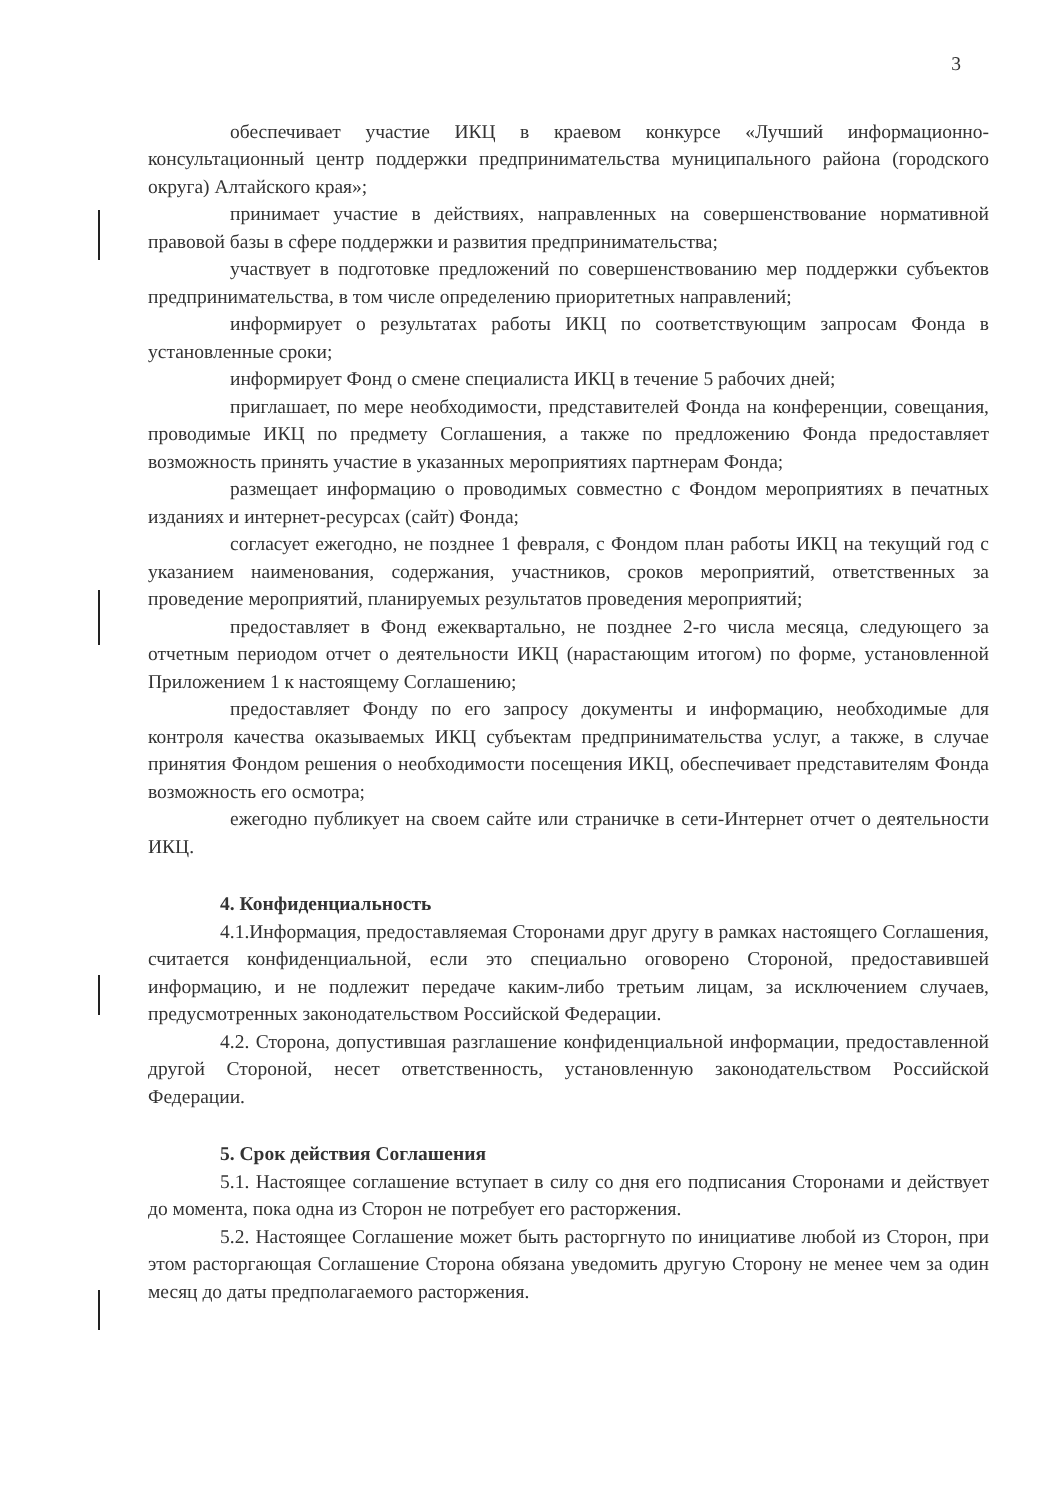3
обеспечивает участие ИКЦ в краевом конкурсе «Лучший информационно-консультационный центр поддержки предпринимательства муниципального района (городского округа) Алтайского края»;
принимает участие в действиях, направленных на совершенствование нормативной правовой базы в сфере поддержки и развития предпринимательства;
участвует в подготовке предложений по совершенствованию мер поддержки субъектов предпринимательства, в том числе определению приоритетных направлений;
информирует о результатах работы ИКЦ по соответствующим запросам Фонда в установленные сроки;
информирует Фонд о смене специалиста ИКЦ в течение 5 рабочих дней;
приглашает, по мере необходимости, представителей Фонда на конференции, совещания, проводимые ИКЦ по предмету Соглашения, а также по предложению Фонда предоставляет возможность принять участие в указанных мероприятиях партнерам Фонда;
размещает информацию о проводимых совместно с Фондом мероприятиях в печатных изданиях и интернет-ресурсах (сайт) Фонда;
согласует ежегодно, не позднее 1 февраля, с Фондом план работы ИКЦ на текущий год с указанием наименования, содержания, участников, сроков мероприятий, ответственных за проведение мероприятий, планируемых результатов проведения мероприятий;
предоставляет в Фонд ежеквартально, не позднее 2-го числа месяца, следующего за отчетным периодом отчет о деятельности ИКЦ (нарастающим итогом) по форме, установленной Приложением 1 к настоящему Соглашению;
предоставляет Фонду по его запросу документы и информацию, необходимые для контроля качества оказываемых ИКЦ субъектам предпринимательства услуг, а также, в случае принятия Фондом решения о необходимости посещения ИКЦ, обеспечивает представителям Фонда возможность его осмотра;
ежегодно публикует на своем сайте или страничке в сети-Интернет отчет о деятельности ИКЦ.
4. Конфиденциальность
4.1.Информация, предоставляемая Сторонами друг другу в рамках настоящего Соглашения, считается конфиденциальной, если это специально оговорено Стороной, предоставившей информацию, и не подлежит передаче каким-либо третьим лицам, за исключением случаев, предусмотренных законодательством Российской Федерации.
4.2. Сторона, допустившая разглашение конфиденциальной информации, предоставленной другой Стороной, несет ответственность, установленную законодательством Российской Федерации.
5. Срок действия Соглашения
5.1. Настоящее соглашение вступает в силу со дня его подписания Сторонами и действует до момента, пока одна из Сторон не потребует его расторжения.
5.2. Настоящее Соглашение может быть расторгнуто по инициативе любой из Сторон, при этом расторгающая Соглашение Сторона обязана уведомить другую Сторону не менее чем за один месяц до даты предполагаемого расторжения.